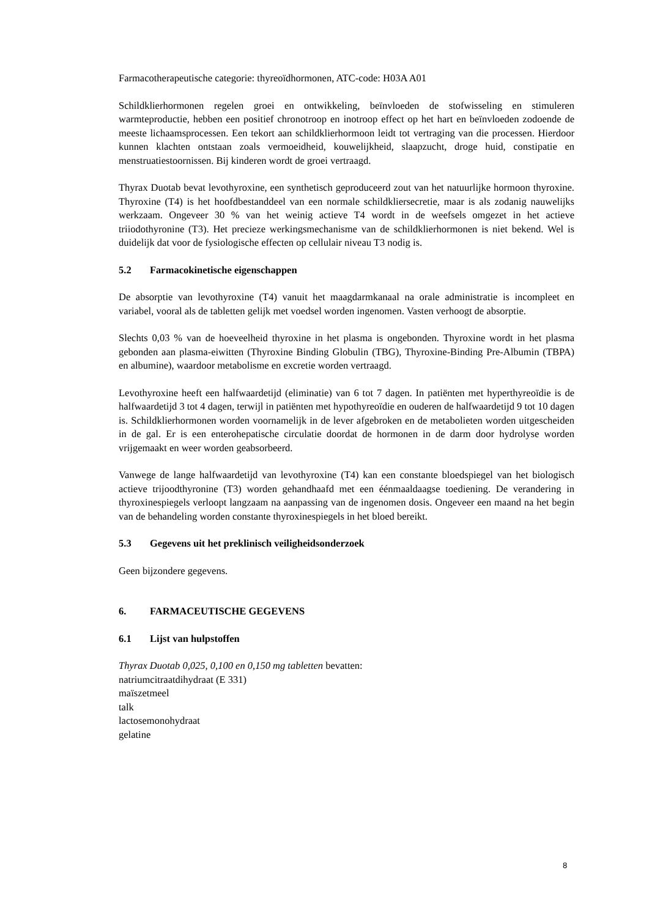Farmacotherapeutische categorie: thyreoïdhormonen, ATC-code: H03A A01
Schildklierhormonen regelen groei en ontwikkeling, beïnvloeden de stofwisseling en stimuleren warmteproductie, hebben een positief chronotroop en inotroop effect op het hart en beïnvloeden zodoende de meeste lichaamsprocessen. Een tekort aan schildklierhormoon leidt tot vertraging van die processen. Hierdoor kunnen klachten ontstaan zoals vermoeidheid, kouwelijkheid, slaapzucht, droge huid, constipatie en menstruatiestoornissen. Bij kinderen wordt de groei vertraagd.
Thyrax Duotab bevat levothyroxine, een synthetisch geproduceerd zout van het natuurlijke hormoon thyroxine. Thyroxine (T4) is het hoofdbestanddeel van een normale schildkliersecretie, maar is als zodanig nauwelijks werkzaam. Ongeveer 30 % van het weinig actieve T4 wordt in de weefsels omgezet in het actieve triiodothyronine (T3). Het precieze werkingsmechanisme van de schildklierhormonen is niet bekend. Wel is duidelijk dat voor de fysiologische effecten op cellulair niveau T3 nodig is.
5.2 Farmacokinetische eigenschappen
De absorptie van levothyroxine (T4) vanuit het maagdarmkanaal na orale administratie is incompleet en variabel, vooral als de tabletten gelijk met voedsel worden ingenomen. Vasten verhoogt de absorptie.
Slechts 0,03 % van de hoeveelheid thyroxine in het plasma is ongebonden. Thyroxine wordt in het plasma gebonden aan plasma-eiwitten (Thyroxine Binding Globulin (TBG), Thyroxine-Binding Pre-Albumin (TBPA) en albumine), waardoor metabolisme en excretie worden vertraagd.
Levothyroxine heeft een halfwaardetijd (eliminatie) van 6 tot 7 dagen. In patiënten met hyperthyreoïdie is de halfwaardetijd 3 tot 4 dagen, terwijl in patiënten met hypothyreoïdie en ouderen de halfwaardetijd 9 tot 10 dagen is. Schildklierhormonen worden voornamelijk in de lever afgebroken en de metabolieten worden uitgescheiden in de gal. Er is een enterohepatische circulatie doordat de hormonen in de darm door hydrolyse worden vrijgemaakt en weer worden geabsorbeerd.
Vanwege de lange halfwaardetijd van levothyroxine (T4) kan een constante bloedspiegel van het biologisch actieve trijoodthyronine (T3) worden gehandhaafd met een éénmaaldaagse toediening. De verandering in thyroxinespiegels verloopt langzaam na aanpassing van de ingenomen dosis. Ongeveer een maand na het begin van de behandeling worden constante thyroxinespiegels in het bloed bereikt.
5.3 Gegevens uit het preklinisch veiligheidsonderzoek
Geen bijzondere gegevens.
6. FARMACEUTISCHE GEGEVENS
6.1 Lijst van hulpstoffen
Thyrax Duotab 0,025, 0,100 en 0,150 mg tabletten bevatten:
natriumcitraatdihydraat (E 331)
maïszetmeel
talk
lactosemonohydraat
gelatine
8